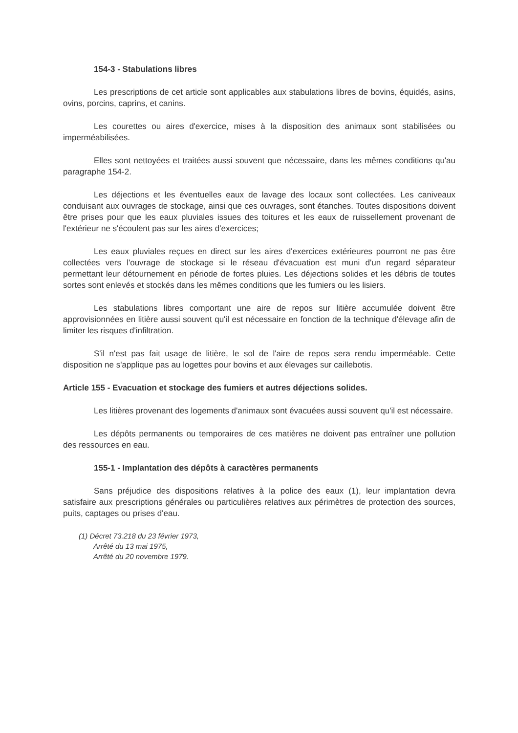154-3 - Stabulations libres
Les prescriptions de cet article sont applicables aux stabulations libres de bovins, équidés, asins, ovins, porcins, caprins, et canins.
Les courettes ou aires d'exercice, mises à la disposition des animaux sont stabilisées ou imperméabilisées.
Elles sont nettoyées et traitées aussi souvent que nécessaire, dans les mêmes conditions qu'au paragraphe 154-2.
Les déjections et les éventuelles eaux de lavage des locaux sont collectées. Les caniveaux conduisant aux ouvrages de stockage, ainsi que ces ouvrages, sont étanches. Toutes dispositions doivent être prises pour que les eaux pluviales issues des toitures et les eaux de ruissellement provenant de l'extérieur ne s'écoulent pas sur les aires d'exercices;
Les eaux pluviales reçues en direct sur les aires d'exercices extérieures pourront ne pas être collectées vers l'ouvrage de stockage si le réseau d'évacuation est muni d'un regard séparateur permettant leur détournement en période de fortes pluies. Les déjections solides et les débris de toutes sortes sont enlevés et stockés dans les mêmes conditions que les fumiers ou les lisiers.
Les stabulations libres comportant une aire de repos sur litière accumulée doivent être approvisionnées en litière aussi souvent qu'il est nécessaire en fonction de la technique d'élevage afin de limiter les risques d'infiltration.
S'il n'est pas fait usage de litière, le sol de l'aire de repos sera rendu imperméable. Cette disposition ne s'applique pas au logettes pour bovins et aux élevages sur caillebotis.
Article 155 - Evacuation et stockage des fumiers et autres déjections solides.
Les litières provenant des logements d'animaux sont évacuées aussi souvent qu'il est nécessaire.
Les dépôts permanents ou temporaires de ces matières ne doivent pas entraîner une pollution des ressources en eau.
155-1 - Implantation des dépôts à caractères permanents
Sans préjudice des dispositions relatives à la police des eaux (1), leur implantation devra satisfaire aux prescriptions générales ou particulières relatives aux périmètres de protection des sources, puits, captages ou prises d'eau.
(1) Décret 73.218 du 23 février 1973,
Arrêté du 13 mai 1975,
Arrêté du 20 novembre 1979.